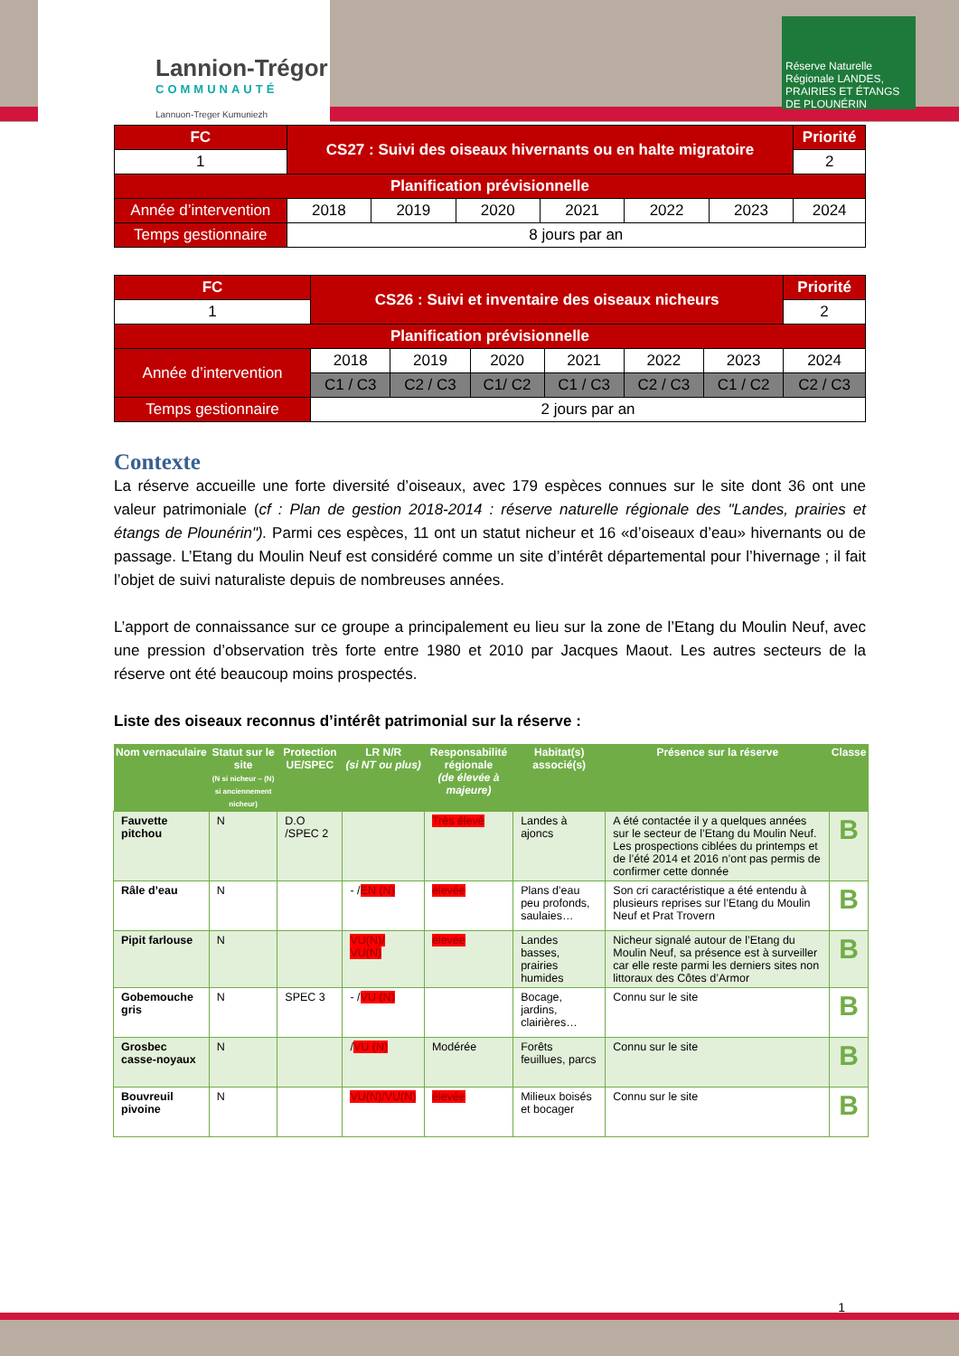Lannion-Trégor
COMMUNAUTÉ
Lannuon-Treger Kumuniezh
Réserve Naturelle Régionale LANDES, PRAIRIES ET ÉTANGS DE PLOUNÉRIN
| FC | CS27 : Suivi des oiseaux hivernants ou en halte migratoire | | | | | | Priorité |
| 1 | | | | | | | 2 |
| Planification prévisionnelle | | | | | | | |
| Année d’intervention | 2018 | 2019 | 2020 | 2021 | 2022 | 2023 | 2024 |
| Temps gestionnaire | 8 jours par an | | | | | | |
| FC | CS26 : Suivi et inventaire des oiseaux nicheurs | | | | | | Priorité |
| 1 | | | | | | | 2 |
| Planification prévisionnelle | | | | | | | |
| Année d’intervention | 2018 | 2019 | 2020 | 2021 | 2022 | 2023 | 2024 |
| | C1 / C3 | C2 / C3 | C1/ C2 | C1 / C3 | C2 / C3 | C1 / C2 | C2 / C3 |
| Temps gestionnaire | 2 jours par an | | | | | | |
Contexte
La réserve accueille une forte diversité d’oiseaux, avec 179 espèces connues sur le site dont 36 ont une valeur patrimoniale (cf : Plan de gestion 2018-2014 : réserve naturelle régionale des "Landes, prairies et étangs de Plounérin"). Parmi ces espèces, 11 ont un statut nicheur et 16 «d’oiseaux d’eau» hivernants ou de passage. L’Etang du Moulin Neuf est considéré comme un site d’intérêt départemental pour l’hivernage ; il fait l’objet de suivi naturaliste depuis de nombreuses années.
L’apport de connaissance sur ce groupe a principalement eu lieu sur la zone de l’Etang du Moulin Neuf, avec une pression d’observation très forte entre 1980 et 2010 par Jacques Maout. Les autres secteurs de la réserve ont été beaucoup moins prospectés.
Liste des oiseaux reconnus d’intérêt patrimonial sur la réserve :
| Nom vernaculaire | Statut sur le site (N si nicheur – (N) si anciennement nicheur) | Protection UE/SPEC | LR N/R (si NT ou plus) | Responsabilité régionale (de élevée à majeure) | Habitat(s) associé(s) | Présence sur la réserve | Classe |
| --- | --- | --- | --- | --- | --- | --- | --- |
| Fauvette pitchou | N | D.O /SPEC 2 | | Très élevé | Landes à ajoncs | A été contactée il y a quelques années sur le secteur de l’Etang du Moulin Neuf. Les prospections ciblées du printemps et de l’été 2014 et 2016 n’ont pas permis de confirmer cette donnée | B |
| Râle d’eau | N | | - / EN (N) | élevée | Plans d’eau peu profonds, saulaies… | Son cri caractéristique a été entendu à plusieurs reprises sur l’Etang du Moulin Neuf et Prat Trovern | B |
| Pipit farlouse | N | | VU(N)/ VU(N) | élevée | Landes basses, prairies humides | Nicheur signalé autour de l’Etang du Moulin Neuf, sa présence est à surveiller car elle reste parmi les derniers sites non littoraux des Côtes d’Armor | B |
| Gobemouche gris | N | SPEC 3 | - / VU (N) | | Bocage, jardins, clairières… | Connu sur le site | B |
| Grosbec casse-noyaux | N | | / VU (N) | Modérée | Forêts feuillues, parcs | Connu sur le site | B |
| Bouvreuil pivoine | N | | VU(N)/VU(N) | élevée | Milieux boisés et bocager | Connu sur le site | B |
1